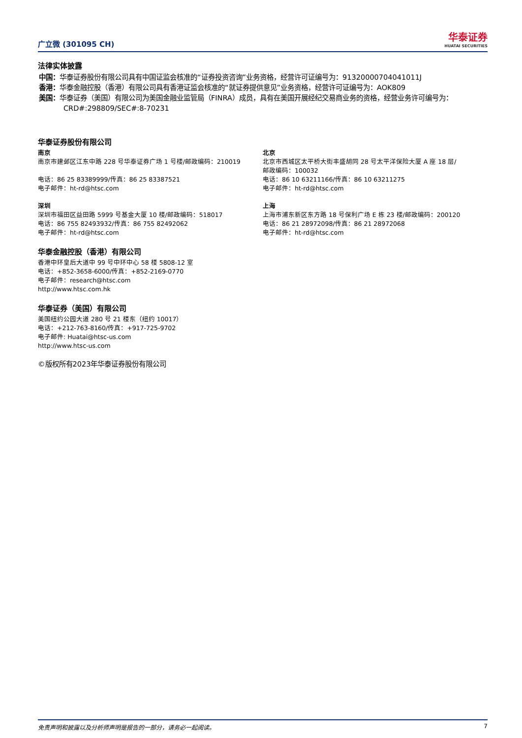广立微 (301095 CH)
华泰证券
HUATAI SECURITIES
法律实体披露
中国：华泰证券股份有限公司具有中国证监会核准的“证券投资咨询”业务资格，经营许可证编号为：91320000704041011J
香港：华泰金融控股（香港）有限公司具有香港证监会核准的“就证券提供意见”业务资格，经营许可证编号为：AOK809
美国：华泰证券（美国）有限公司为美国金融业监管局（FINRA）成员，具有在美国开展经纪交易商业务的资格，经营业务许可编号为：CRD#:298809/SEC#:8-70231
华泰证券股份有限公司
南京
南京市建邺区江东中路 228 号华泰证券广场 1 号楼/邮政编码：210019
电话：86 25 83389999/传真：86 25 83387521
电子邮件：ht-rd@htsc.com
深圳
深圳市福田区益田路 5999 号基金大厦 10 楼/邮政编码：518017
电话：86 755 82493932/传真：86 755 82492062
电子邮件：ht-rd@htsc.com
北京
北京市西城区太平桥大街丰盛胡同 28 号太平洋保险大厦 A 座 18 层/
邮政编码：100032
电话：86 10 63211166/传真：86 10 63211275
电子邮件：ht-rd@htsc.com
上海
上海市浦东新区东方路 18 号保利广场 E 栋 23 楼/邮政编码：200120
电话：86 21 28972098/传真：86 21 28972068
电子邮件：ht-rd@htsc.com
华泰金融控股（香港）有限公司
香港中环皇后大道中 99 号中环中心 58 楼 5808-12 室
电话：+852-3658-6000/传真：+852-2169-0770
电子邮件：research@htsc.com
http://www.htsc.com.hk
华泰证券（美国）有限公司
美国纽约公园大道 280 号 21 楼东（纽约 10017）
电话：+212-763-8160/传真：+917-725-9702
电子邮件: Huatai@htsc-us.com
http://www.htsc-us.com
©版权所有2023年华泰证券股份有限公司
免责声明和披露以及分析师声明是报告的一部分，请务必一起阅读。 7